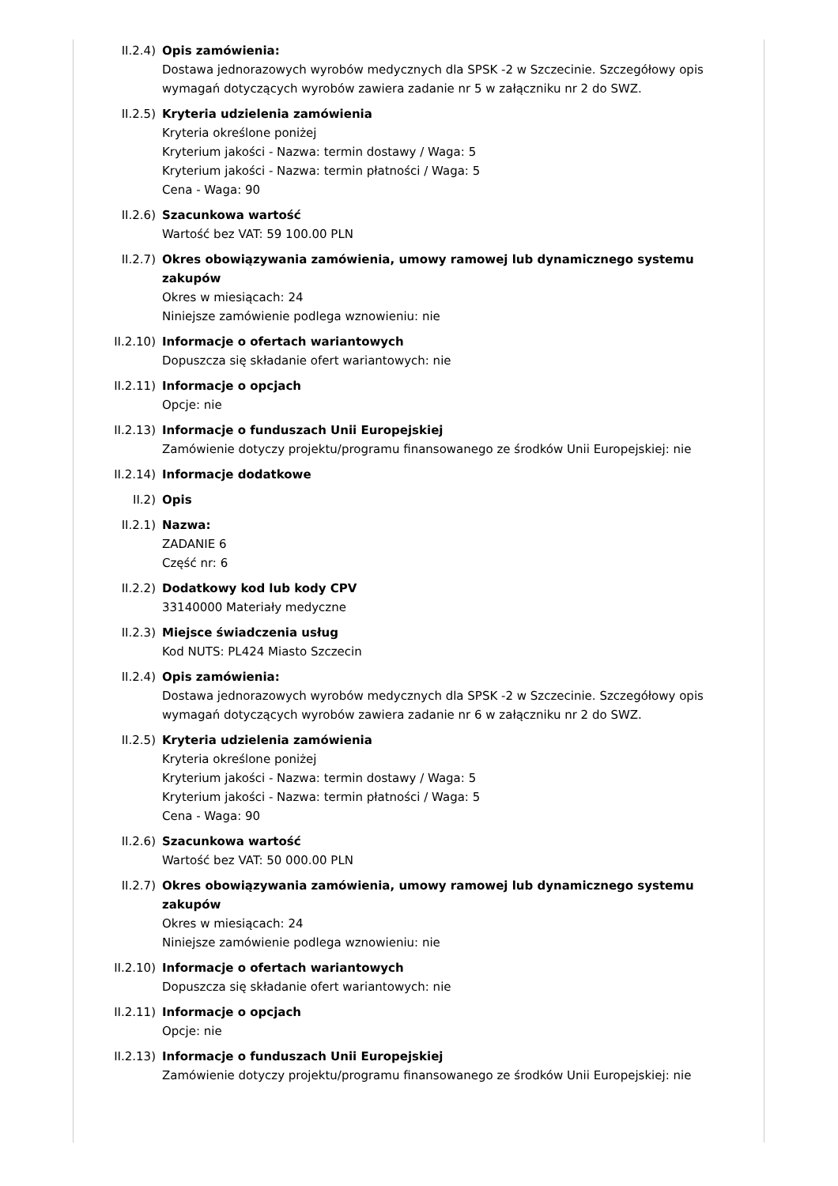II.2.4) Opis zamówienia:
Dostawa jednorazowych wyrobów medycznych dla SPSK -2 w Szczecinie. Szczegółowy opis wymagań dotyczących wyrobów zawiera zadanie nr 5 w załączniku nr 2 do SWZ.
II.2.5) Kryteria udzielenia zamówienia
Kryteria określone poniżej
Kryterium jakości - Nazwa: termin dostawy / Waga: 5
Kryterium jakości - Nazwa: termin płatności / Waga: 5
Cena - Waga: 90
II.2.6) Szacunkowa wartość
Wartość bez VAT: 59 100.00 PLN
II.2.7) Okres obowiązywania zamówienia, umowy ramowej lub dynamicznego systemu zakupów
Okres w miesiącach: 24
Niniejsze zamówienie podlega wznowieniu: nie
II.2.10) Informacje o ofertach wariantowych
Dopuszcza się składanie ofert wariantowych: nie
II.2.11) Informacje o opcjach
Opcje: nie
II.2.13) Informacje o funduszach Unii Europejskiej
Zamówienie dotyczy projektu/programu finansowanego ze środków Unii Europejskiej: nie
II.2.14) Informacje dodatkowe
II.2) Opis
II.2.1) Nazwa:
ZADANIE 6
Część nr: 6
II.2.2) Dodatkowy kod lub kody CPV
33140000 Materiały medyczne
II.2.3) Miejsce świadczenia usług
Kod NUTS: PL424 Miasto Szczecin
II.2.4) Opis zamówienia:
Dostawa jednorazowych wyrobów medycznych dla SPSK -2 w Szczecinie. Szczegółowy opis wymagań dotyczących wyrobów zawiera zadanie nr 6 w załączniku nr 2 do SWZ.
II.2.5) Kryteria udzielenia zamówienia
Kryteria określone poniżej
Kryterium jakości - Nazwa: termin dostawy / Waga: 5
Kryterium jakości - Nazwa: termin płatności / Waga: 5
Cena - Waga: 90
II.2.6) Szacunkowa wartość
Wartość bez VAT: 50 000.00 PLN
II.2.7) Okres obowiązywania zamówienia, umowy ramowej lub dynamicznego systemu zakupów
Okres w miesiącach: 24
Niniejsze zamówienie podlega wznowieniu: nie
II.2.10) Informacje o ofertach wariantowych
Dopuszcza się składanie ofert wariantowych: nie
II.2.11) Informacje o opcjach
Opcje: nie
II.2.13) Informacje o funduszach Unii Europejskiej
Zamówienie dotyczy projektu/programu finansowanego ze środków Unii Europejskiej: nie